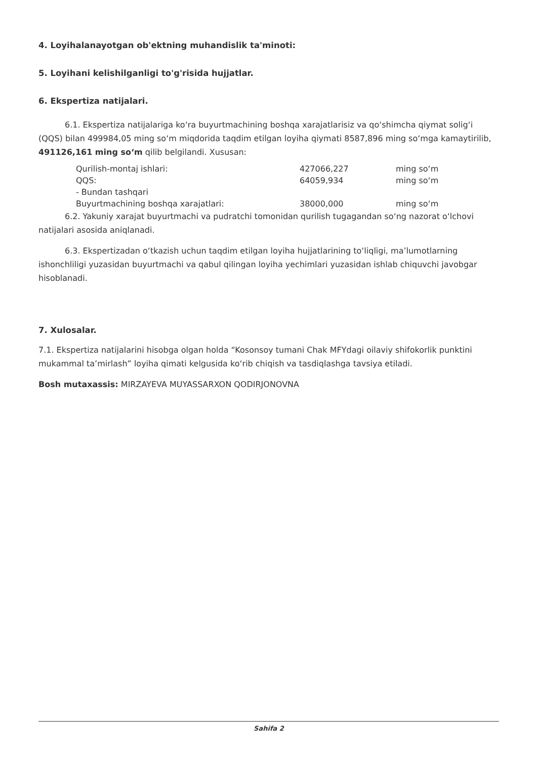4. Loyihalanayotgan ob'ektning muhandislik ta'minoti:
5. Loyihani kelishilganligi to'g'risida hujjatlar.
6. Ekspertiza natijalari.
6.1. Ekspertiza natijalariga koʻra buyurtmachining boshqa xarajatlarisiz va qoʻshimcha qiymat soligʻi (QQS) bilan 499984,05 ming soʻm miqdorida taqdim etilgan loyiha qiymati 8587,896 ming soʻmga kamaytirilib, 491126,161 ming soʻm qilib belgilandi. Xususan:
| Qurilish-montaj ishlari: | 427066,227 | ming soʻm |
| QQS: | 64059,934 | ming soʻm |
| - Bundan tashqari | | |
| Buyurtmachining boshqa xarajatlari: | 38000,000 | ming soʻm |
6.2. Yakuniy xarajat buyurtmachi va pudratchi tomonidan qurilish tugagandan soʻng nazorat oʻlchovi natijalari asosida aniqlanadi.
6.3. Ekspertizadan oʻtkazish uchun taqdim etilgan loyiha hujjatlarining toʻliqligi, maʼlumotlarning ishonchliligi yuzasidan buyurtmachi va qabul qilingan loyiha yechimlari yuzasidan ishlab chiquvchi javobgar hisoblanadi.
7. Xulosalar.
7.1. Ekspertiza natijalarini hisobga olgan holda “Kosonsoy tumani Chak MFYdagi oilaviy shifokorlik punktini mukammal taʼmirlash” loyiha qimati kelgusida koʻrib chiqish va tasdiqlashga tavsiya etiladi.
Bosh mutaxassis: MIRZAYEVA MUYASSARXON QODIRJONOVNA
Sahifa 2